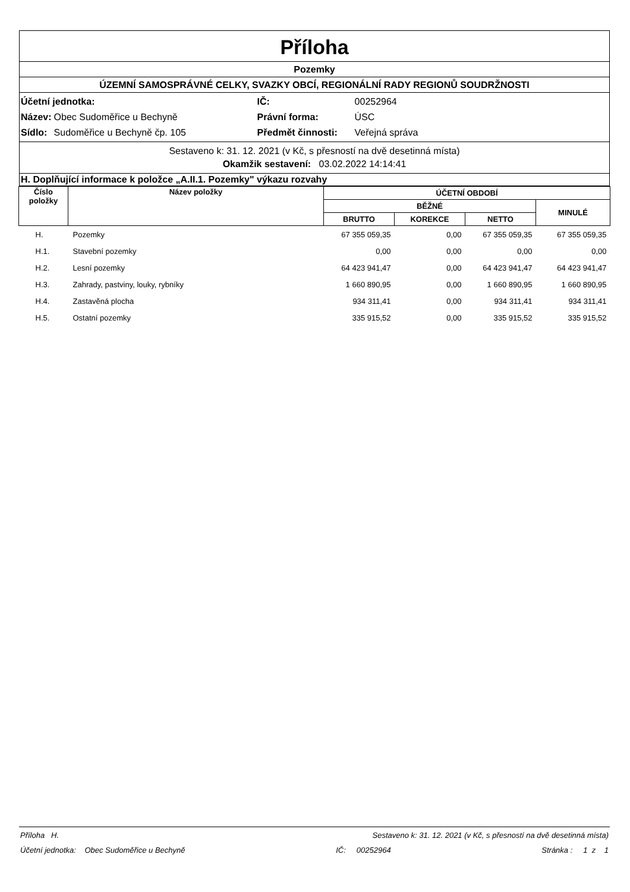Příloha
Pozemky
ÚZEMNÍ SAMOSPRÁVNÉ CELKY, SVAZKY OBCÍ, REGIONÁLNÍ RADY REGIONŮ SOUDRŽNOSTI
| Účetní jednotka: | | IČ: | 00252964 |
| Název: | Obec Sudoměřice u Bechyně | Právní forma: | ÚSC |
| Sídlo: | Sudoměřice u Bechyně čp. 105 | Předmět činnosti: | Veřejná správa |
Sestaveno k: 31. 12. 2021 (v Kč, s přesností na dvě desetinná místa)
Okamžik sestavení: 03.02.2022 14:14:41
H. Doplňující informace k položce „A.II.1. Pozemky" výkazu rozvahy
| Číslo položky | Název položky | ÚČETNÍ OBDOBÍ | | | |
| --- | --- | --- | --- | --- | --- |
| | | BĚŽNÉ | | | MINULÉ |
| | | BRUTTO | KOREKCE | NETTO | |
| H. | Pozemky | 67 355 059,35 | 0,00 | 67 355 059,35 | 67 355 059,35 |
| H.1. | Stavební pozemky | 0,00 | 0,00 | 0,00 | 0,00 |
| H.2. | Lesní pozemky | 64 423 941,47 | 0,00 | 64 423 941,47 | 64 423 941,47 |
| H.3. | Zahrady, pastviny, louky, rybníky | 1 660 890,95 | 0,00 | 1 660 890,95 | 1 660 890,95 |
| H.4. | Zastavěná plocha | 934 311,41 | 0,00 | 934 311,41 | 934 311,41 |
| H.5. | Ostatní pozemky | 335 915,52 | 0,00 | 335 915,52 | 335 915,52 |
Příloha H. Sestaveno k: 31. 12. 2021 (v Kč, s přesností na dvě desetinná místa)
Účetní jednotka: Obec Sudoměřice u Bechyně IČ: 00252964 Stránka : 1 z 1